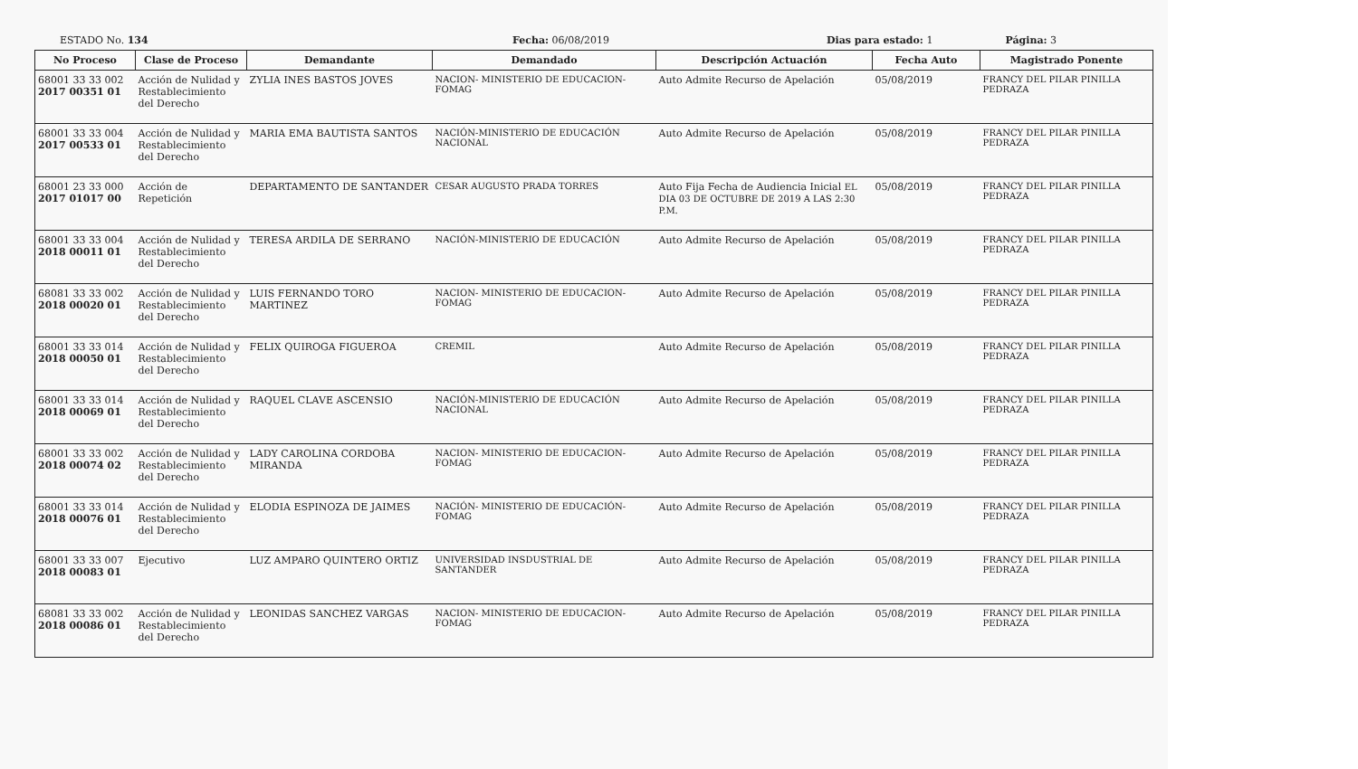ESTADO No. 134 Fecha: 06/08/2019 Dias para estado: 1 Página: 3
| No Proceso | Clase de Proceso | Demandante | Demandado | Descripción Actuación | Fecha Auto | Magistrado Ponente |
| --- | --- | --- | --- | --- | --- | --- |
| 68001 33 33 002 2017 00351 01 | Acción de Nulidad y Restablecimiento del Derecho | ZYLIA INES BASTOS JOVES | NACION- MINISTERIO DE EDUCACION-FOMAG | Auto Admite Recurso de Apelación | 05/08/2019 | FRANCY DEL PILAR PINILLA PEDRAZA |
| 68001 33 33 004 2017 00533 01 | Acción de Nulidad y Restablecimiento del Derecho | MARIA EMA BAUTISTA SANTOS | NACIÓN-MINISTERIO DE EDUCACIÓN NACIONAL | Auto Admite Recurso de Apelación | 05/08/2019 | FRANCY DEL PILAR PINILLA PEDRAZA |
| 68001 23 33 000 2017 01017 00 | Acción de Repetición | DEPARTAMENTO DE SANTANDER | CESAR AUGUSTO PRADA TORRES | Auto Fija Fecha de Audiencia Inicial EL DIA 03 DE OCTUBRE DE 2019 A LAS 2:30 P.M. | 05/08/2019 | FRANCY DEL PILAR PINILLA PEDRAZA |
| 68001 33 33 004 2018 00011 01 | Acción de Nulidad y Restablecimiento del Derecho | TERESA ARDILA DE SERRANO | NACIÓN-MINISTERIO DE EDUCACIÓN | Auto Admite Recurso de Apelación | 05/08/2019 | FRANCY DEL PILAR PINILLA PEDRAZA |
| 68081 33 33 002 2018 00020 01 | Acción de Nulidad y Restablecimiento del Derecho | LUIS FERNANDO TORO MARTINEZ | NACION- MINISTERIO DE EDUCACION-FOMAG | Auto Admite Recurso de Apelación | 05/08/2019 | FRANCY DEL PILAR PINILLA PEDRAZA |
| 68001 33 33 014 2018 00050 01 | Acción de Nulidad y Restablecimiento del Derecho | FELIX QUIROGA FIGUEROA | CREMIL | Auto Admite Recurso de Apelación | 05/08/2019 | FRANCY DEL PILAR PINILLA PEDRAZA |
| 68001 33 33 014 2018 00069 01 | Acción de Nulidad y Restablecimiento del Derecho | RAQUEL CLAVE ASCENSIO | NACIÓN-MINISTERIO DE EDUCACIÓN NACIONAL | Auto Admite Recurso de Apelación | 05/08/2019 | FRANCY DEL PILAR PINILLA PEDRAZA |
| 68001 33 33 002 2018 00074 02 | Acción de Nulidad y Restablecimiento del Derecho | LADY CAROLINA CORDOBA MIRANDA | NACION- MINISTERIO DE EDUCACION-FOMAG | Auto Admite Recurso de Apelación | 05/08/2019 | FRANCY DEL PILAR PINILLA PEDRAZA |
| 68001 33 33 014 2018 00076 01 | Acción de Nulidad y Restablecimiento del Derecho | ELODIA ESPINOZA DE JAIMES | NACIÓN- MINISTERIO DE EDUCACIÓN-FOMAG | Auto Admite Recurso de Apelación | 05/08/2019 | FRANCY DEL PILAR PINILLA PEDRAZA |
| 68001 33 33 007 2018 00083 01 | Ejecutivo | LUZ AMPARO QUINTERO ORTIZ | UNIVERSIDAD INSDUSTRIAL DE SANTANDER | Auto Admite Recurso de Apelación | 05/08/2019 | FRANCY DEL PILAR PINILLA PEDRAZA |
| 68081 33 33 002 2018 00086 01 | Acción de Nulidad y Restablecimiento del Derecho | LEONIDAS SANCHEZ VARGAS | NACION- MINISTERIO DE EDUCACION-FOMAG | Auto Admite Recurso de Apelación | 05/08/2019 | FRANCY DEL PILAR PINILLA PEDRAZA |